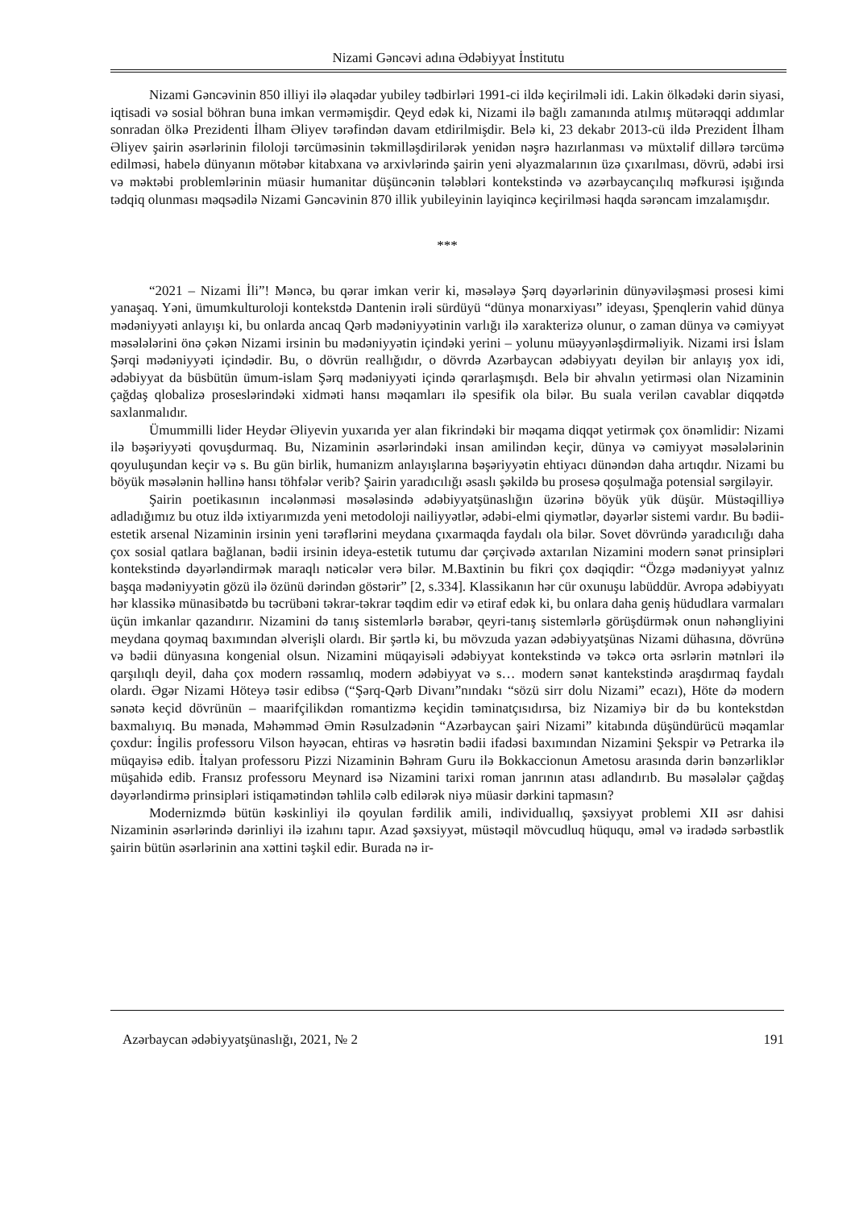Nizami Gəncəvi adına Ədəbiyyat İnstitutu
Nizami Gəncəvinin 850 illiyi ilə əlaqədar yubiley tədbirləri 1991-ci ildə keçirilməli idi. Lakin ölkədəki dərin siyasi, iqtisadi və sosial böhran buna imkan verməmişdir. Qeyd edək ki, Nizami ilə bağlı zamanında atılmış mütərəqqi addımlar sonradan ölkə Prezidenti İlham Əliyev tərəfindən davam etdirilmişdir. Belə ki, 23 dekabr 2013-cü ildə Prezident İlham Əliyev şairin əsərlərinin filoloji tərcüməsinin təkmilləşdirilərək yenidən nəşrə hazırlanması və müxtəlif dillərə tərcümə edilməsi, habelə dünyanın mötəbər kitabxana və arxivlərində şairin yeni əlyazmalarının üzə çıxarılması, dövrü, ədəbi irsi və məktəbi problemlərinin müasir humanitar düşüncənin tələbləri kontekstində və azərbaycançılıq məfkurəsi işığında tədqiq olunması məqsədilə Nizami Gəncəvinin 870 illik yubileyinin layiqincə keçirilməsi haqda sərəncam imzalamışdır.
***
“2021 – Nizami İli”! Məncə, bu qərar imkan verir ki, məsələyə Şərq dəyərlərinin dünyəviləşməsi prosesi kimi yanaşaq. Yəni, ümumkulturoloji kontekstdə Dantenin irəli sürdüyü “dünya monarxiyası” ideyası, Şpenqlerin vahid dünya mədəniyyəti anlayışı ki, bu onlarda ancaq Qərb mədəniyyətinin varlığı ilə xarakterizə olunur, o zaman dünya və cəmiyyət məsələlərini önə çəkən Nizami irsinin bu mədəniyyətin içindəki yerini – yolunu müəyyənləşdirməliyik. Nizami irsi İslam Şərqi mədəniyyəti içindədir. Bu, o dövrün reallığıdır, o dövrdə Azərbaycan ədəbiyyatı deyilən bir anlayış yox idi, ədəbiyyat da büsbütün ümum-islam Şərq mədəniyyəti içində qərarlaşmışdı. Belə bir əhvalın yetirməsi olan Nizaminin çağdaş qlobalizə proseslərindəki xidməti hansı məqamları ilə spesifik ola bilər. Bu suala verilən cavablar diqqətdə saxlanmalıdır.
Ümummilli lider Heydər Əliyevin yuxarıda yer alan fikrindəki bir məqama diqqət yetirmək çox önəmlidir: Nizami ilə bəşəriyyəti qovuşdurmaq. Bu, Nizaminin əsərlərindəki insan amilindən keçir, dünya və cəmiyyət məsələlərinin qoyuluşundan keçir və s. Bu gün birlik, humanizm anlayışlarına bəşəriyyətin ehtiyacı dünəndən daha artıqdır. Nizami bu böyük məsələnin həllinə hansı töhfələr verib? Şairin yaradıcılığı əsaslı şəkildə bu prosesə qoşulmağa potensial sərgiləyir.
Şairin poetikasının incələnməsi məsələsində ədəbiyyatşünaslığın üzərinə böyük yük düşür. Müstəqilliyə adladığımız bu otuz ildə ixtiyarımızda yeni metodoloji nailiyyətlər, ədəbi-elmi qiymətlər, dəyərlər sistemi vardır. Bu bədii-estetik arsenal Nizaminin irsinin yeni tərəflərini meydana çıxarmaqda faydalı ola bilər. Sovet dövründə yaradıcılığı daha çox sosial qatlara bağlanan, bədii irsinin ideya-estetik tutumu dar çərçivədə axtarılan Nizamini modern sənət prinsipləri kontekstində dəyərləndirmək maraqlı nəticələr verə bilər. M.Baxtinin bu fikri çox dəqiqdir: “Özgə mədəniyyət yalnız başqa mədəniyyətin gözü ilə özünü dərindən göstərir” [2, s.334]. Klassikanın hər cür oxunuşu labüddür. Avropa ədəbiyyatı hər klassikə münasibətdə bu təcrübəni təkrar-təkrar təqdim edir və etiraf edək ki, bu onlara daha geniş hüdudlara varmaları üçün imkanlar qazandırır. Nizamini də tanış sistemlərlə bərabər, qeyri-tanış sistemlərlə görüşdürmək onun nəhəngliyini meydana qoymaq baxımından əlverişli olardı. Bir şərtlə ki, bu mövzuda yazan ədəbiyyatşünas Nizami dühasına, dövrünə və bədii dünyasına kongenial olsun. Nizamini müqayisəli ədəbiyyat kontekstində və təkcə orta əsrlərin mətnləri ilə qarşılıqlı deyil, daha çox modern rəssamlıq, modern ədəbiyyat və s… modern sənət kantekstində araşdırmaq faydalı olardı. Əgər Nizami Höteyə təsir edibsə (“Şərq-Qərb Divanı”nındakı “sözü sirr dolu Nizami” ecazı), Höte də modern sənətə keçid dövrünün – maarifçilikdən romantizmə keçidin təminatçısıdırsa, biz Nizamiyə bir də bu kontekstdən baxmalıyıq. Bu mənada, Məhəmməd Əmin Rəsulzadənin “Azərbaycan şairi Nizami” kitabında düşündürücü məqamlar çoxdur: İngilis professoru Vilson həyəcan, ehtiras və həsrətin bədii ifadəsi baxımından Nizamini Şekspir və Petrarka ilə müqayisə edib. İtalyan professoru Pizzi Nizaminin Bəhram Guru ilə Bokkaccionun Ametosu arasında dərin bənzərliklər müşahidə edib. Fransız professoru Meynard isə Nizamini tarixi roman janrının atası adlandırıb. Bu məsələlər çağdaş dəyərləndirmə prinsipləri istiqamətindən təhlilə cəlb edilərək niyə müasir dərkini tapmasın?
Modernizmdə bütün kəskinliyi ilə qoyulan fərdilik amili, individuallıq, şəxsiyyət problemi XII əsr dahisi Nizaminin əsərlərində dərinliyi ilə izahını tapır. Azad şəxsiyyət, müstəqil mövcudluq hüququ, əməl və iradədə sərbəstlik şairin bütün əsərlərinin ana xəttini təşkil edir. Burada nə ir-
Azərbaycan ədəbiyyatşünaslığı, 2021, № 2 191